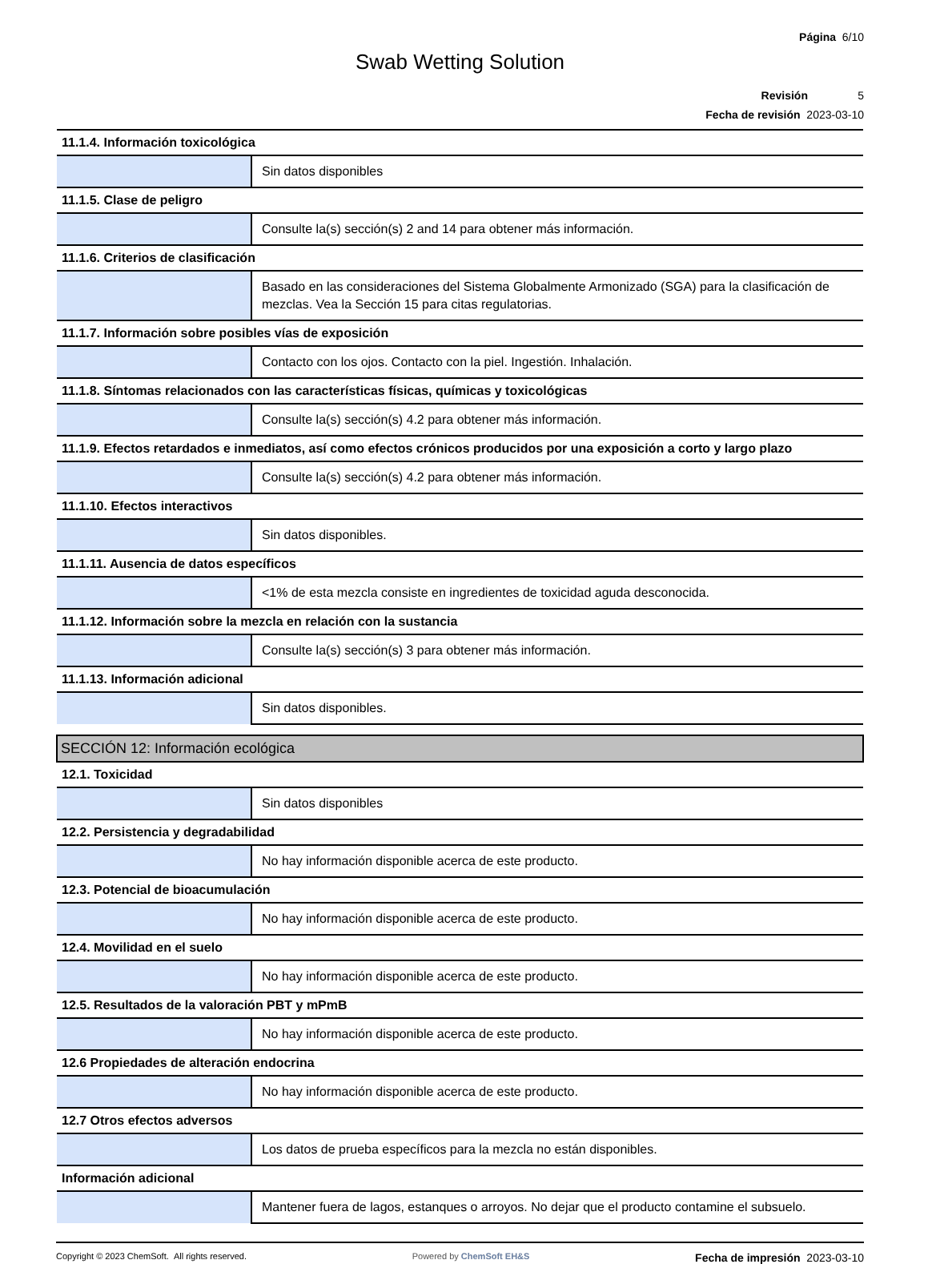Página 6/10
Swab Wetting Solution
Revisión 5
Fecha de revisión 2023-03-10
| 11.1.4. Información toxicológica | |
| --- | --- |
| | Sin datos disponibles |
| 11.1.5. Clase de peligro | |
| | Consulte la(s) sección(s) 2 and 14 para obtener más información. |
| 11.1.6. Criterios de clasificación | |
| | Basado en las consideraciones del Sistema Globalmente Armonizado (SGA) para la clasificación de mezclas. Vea la Sección 15 para citas regulatorias. |
| 11.1.7. Información sobre posibles vías de exposición | |
| | Contacto con los ojos. Contacto con la piel. Ingestión. Inhalación. |
| 11.1.8. Síntomas relacionados con las características físicas, químicas y toxicológicas | |
| | Consulte la(s) sección(s) 4.2 para obtener más información. |
| 11.1.9. Efectos retardados e inmediatos, así como efectos crónicos producidos por una exposición a corto y largo plazo | |
| | Consulte la(s) sección(s) 4.2 para obtener más información. |
| 11.1.10. Efectos interactivos | |
| | Sin datos disponibles. |
| 11.1.11. Ausencia de datos específicos | |
| | <1% de esta mezcla consiste en ingredientes de toxicidad aguda desconocida. |
| 11.1.12. Información sobre la mezcla en relación con la sustancia | |
| | Consulte la(s) sección(s) 3 para obtener más información. |
| 11.1.13. Información adicional | |
| | Sin datos disponibles. |
| SECCIÓN 12: Información ecológica | |
| 12.1. Toxicidad | |
| | Sin datos disponibles |
| 12.2. Persistencia y degradabilidad | |
| | No hay información disponible acerca de este producto. |
| 12.3. Potencial de bioacumulación | |
| | No hay información disponible acerca de este producto. |
| 12.4. Movilidad en el suelo | |
| | No hay información disponible acerca de este producto. |
| 12.5. Resultados de la valoración PBT y mPmB | |
| | No hay información disponible acerca de este producto. |
| 12.6 Propiedades de alteración endocrina | |
| | No hay información disponible acerca de este producto. |
| 12.7 Otros efectos adversos | |
| | Los datos de prueba específicos para la mezcla no están disponibles. |
| Información adicional | |
| | Mantener fuera de lagos, estanques o arroyos. No dejar que el producto contamine el subsuelo. |
Copyright © 2023 ChemSoft. All rights reserved.
Powered by ChemSoft EH&S
Fecha de impresión 2023-03-10